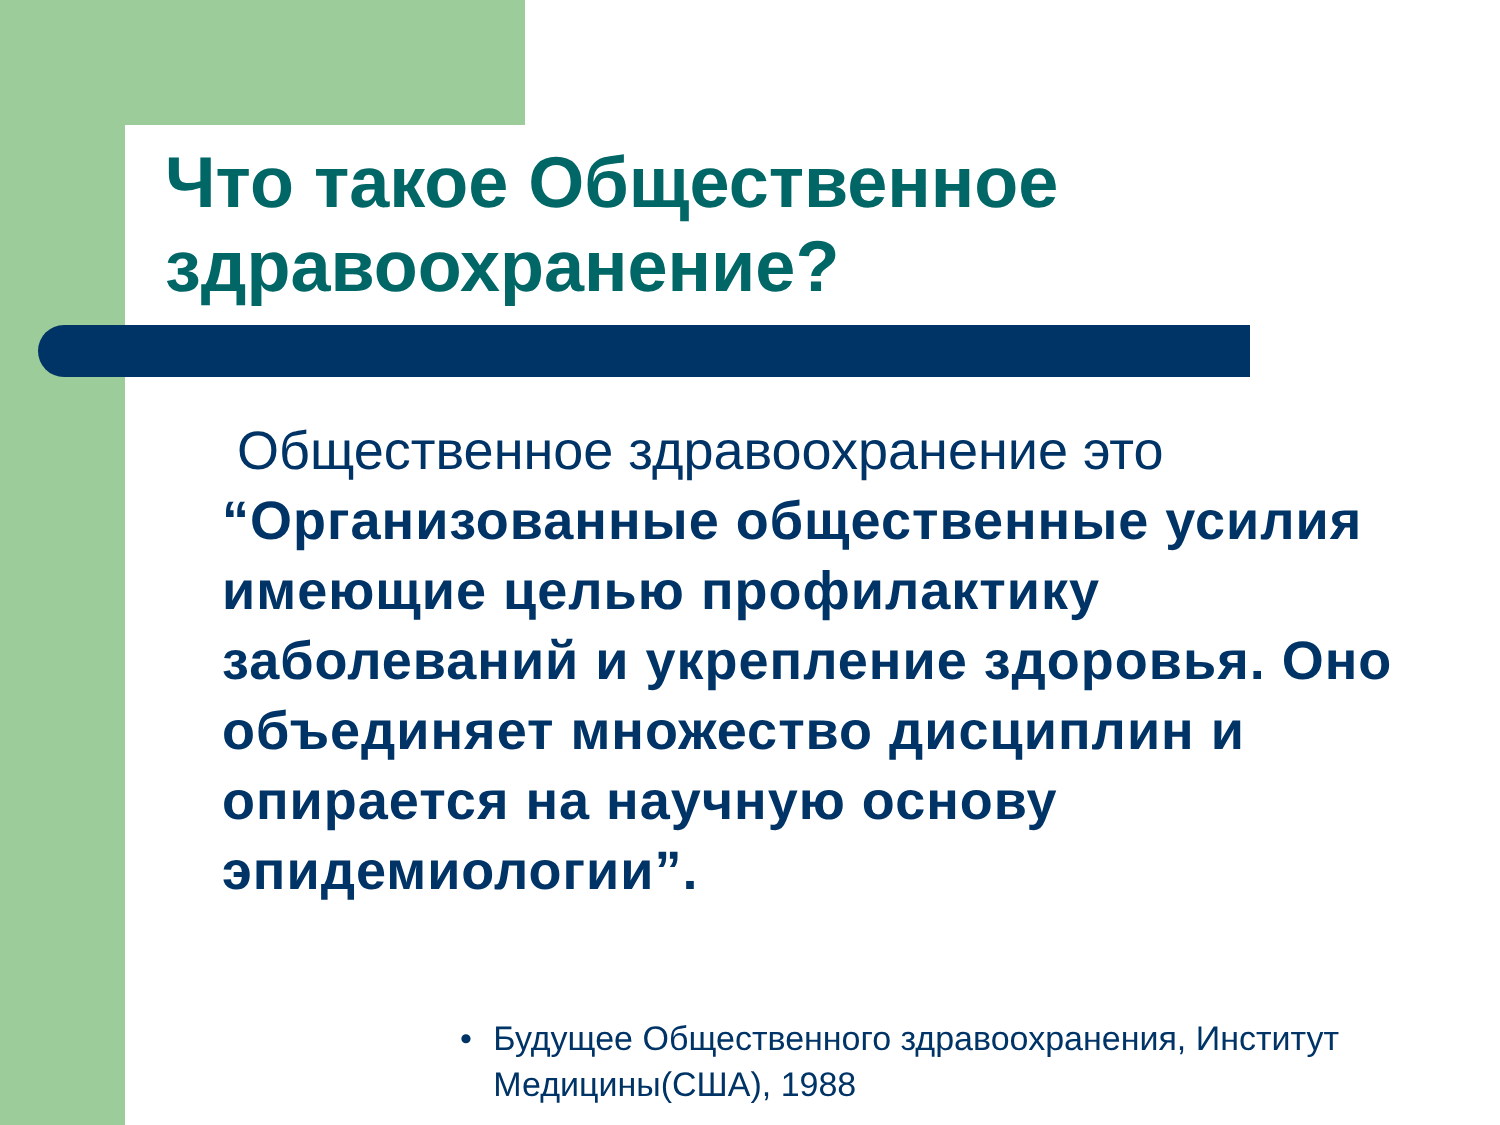Что такое Общественное здравоохранение?
Общественное здравоохранение это “Организованные общественные усилия имеющие целью профилактику заболеваний и укрепление здоровья. Оно объединяет множество дисциплин и опирается на научную основу эпидемиологии”.
• Будущее Общественного здравоохранения, Институт Медицины(США), 1988